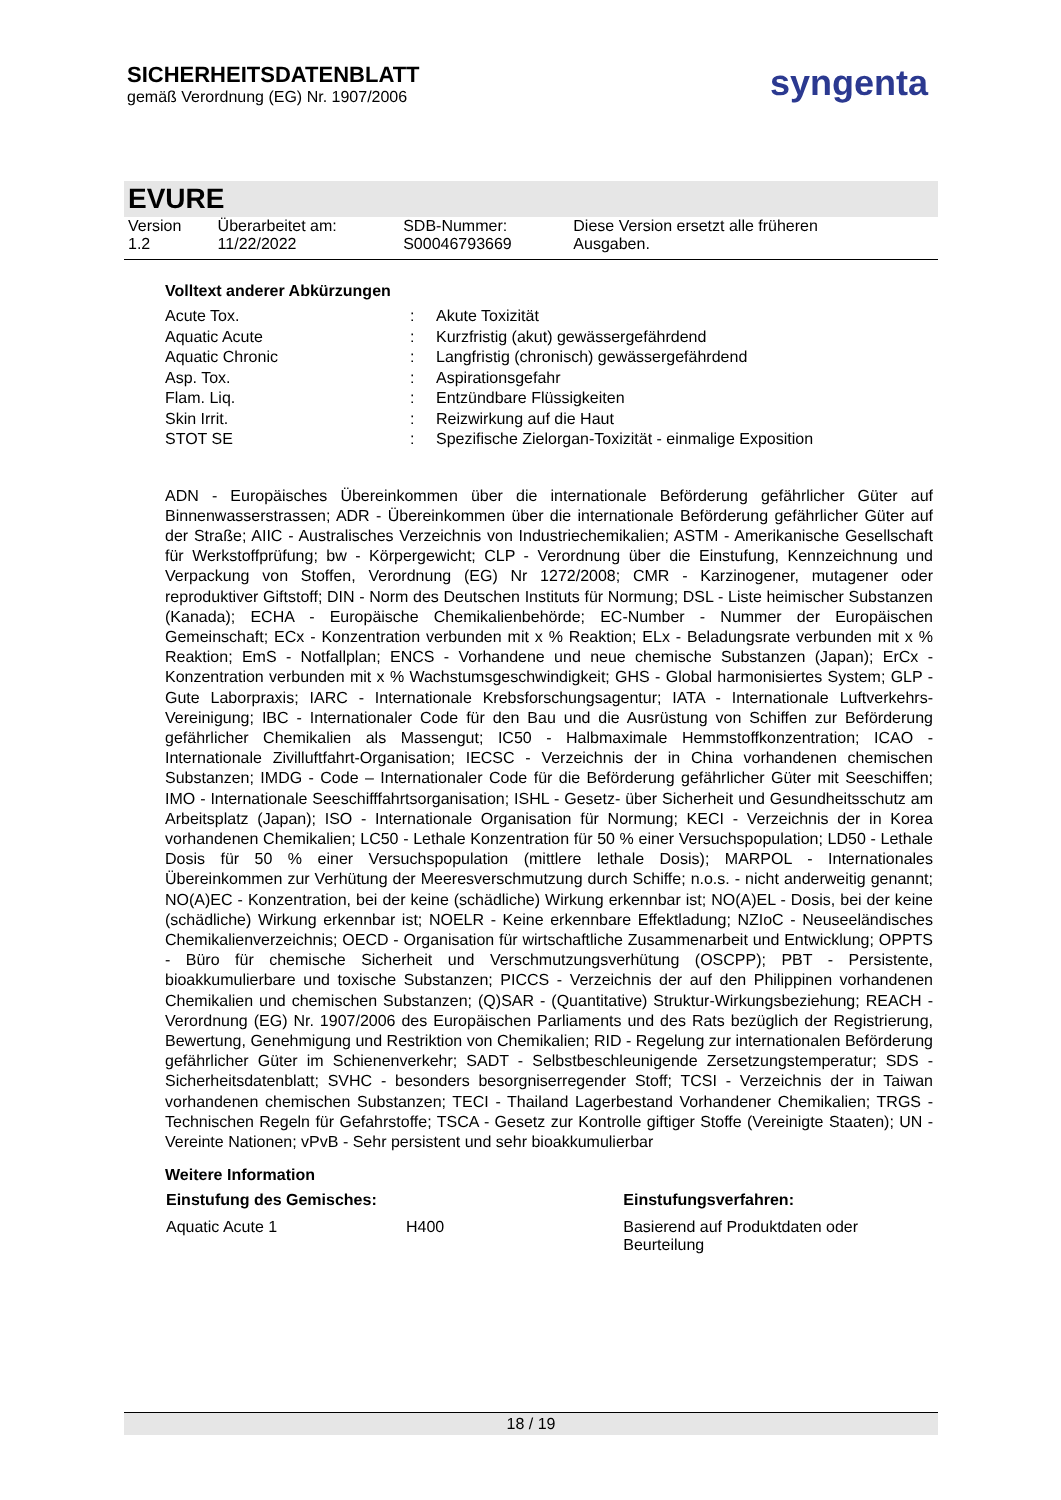SICHERHEITSDATENBLATT
gemäß Verordnung (EG) Nr. 1907/2006
syngenta
EVURE
| Version 1.2 | Überarbeitet am: 11/22/2022 | SDB-Nummer: S00046793669 | Diese Version ersetzt alle früheren Ausgaben. |
Volltext anderer Abkürzungen
| Acute Tox. | : | Akute Toxizität |
| Aquatic Acute | : | Kurzfristig (akut) gewässergefährdend |
| Aquatic Chronic | : | Langfristig (chronisch) gewässergefährdend |
| Asp. Tox. | : | Aspirationsgefahr |
| Flam. Liq. | : | Entzündbare Flüssigkeiten |
| Skin Irrit. | : | Reizwirkung auf die Haut |
| STOT SE | : | Spezifische Zielorgan-Toxizität - einmalige Exposition |
ADN - Europäisches Übereinkommen über die internationale Beförderung gefährlicher Güter auf Binnenwasserstrassen; ADR - Übereinkommen über die internationale Beförderung gefährlicher Güter auf der Straße; AIIC - Australisches Verzeichnis von Industriechemikalien; ASTM - Amerikanische Gesellschaft für Werkstoffprüfung; bw - Körpergewicht; CLP - Verordnung über die Einstufung, Kennzeichnung und Verpackung von Stoffen, Verordnung (EG) Nr 1272/2008; CMR - Karzinogener, mutagener oder reproduktiver Giftstoff; DIN - Norm des Deutschen Instituts für Normung; DSL - Liste heimischer Substanzen (Kanada); ECHA - Europäische Chemikalienbehörde; EC-Number - Nummer der Europäischen Gemeinschaft; ECx - Konzentration verbunden mit x % Reaktion; ELx - Beladungsrate verbunden mit x % Reaktion; EmS - Notfallplan; ENCS - Vorhandene und neue chemische Substanzen (Japan); ErCx - Konzentration verbunden mit x % Wachstumsgeschwindigkeit; GHS - Global harmonisiertes System; GLP - Gute Laborpraxis; IARC - Internationale Krebsforschungsagentur; IATA - Internationale Luftverkehrs-Vereinigung; IBC - Internationaler Code für den Bau und die Ausrüstung von Schiffen zur Beförderung gefährlicher Chemikalien als Massengut; IC50 - Halbmaximale Hemmstoffkonzentration; ICAO - Internationale Zivilluftfahrt-Organisation; IECSC - Verzeichnis der in China vorhandenen chemischen Substanzen; IMDG - Code – Internationaler Code für die Beförderung gefährlicher Güter mit Seeschiffen; IMO - Internationale Seeschifffahrtsorganisation; ISHL - Gesetz- über Sicherheit und Gesundheitsschutz am Arbeitsplatz (Japan); ISO - Internationale Organisation für Normung; KECI - Verzeichnis der in Korea vorhandenen Chemikalien; LC50 - Lethale Konzentration für 50 % einer Versuchspopulation; LD50 - Lethale Dosis für 50 % einer Versuchspopulation (mittlere lethale Dosis); MARPOL - Internationales Übereinkommen zur Verhütung der Meeresverschmutzung durch Schiffe; n.o.s. - nicht anderweitig genannt; NO(A)EC - Konzentration, bei der keine (schädliche) Wirkung erkennbar ist; NO(A)EL - Dosis, bei der keine (schädliche) Wirkung erkennbar ist; NOELR - Keine erkennbare Effektladung; NZIoC - Neuseeländisches Chemikalienverzeichnis; OECD - Organisation für wirtschaftliche Zusammenarbeit und Entwicklung; OPPTS - Büro für chemische Sicherheit und Verschmutzungsverhütung (OSCPP); PBT - Persistente, bioakkumulierbare und toxische Substanzen; PICCS - Verzeichnis der auf den Philippinen vorhandenen Chemikalien und chemischen Substanzen; (Q)SAR - (Quantitative) Struktur-Wirkungsbeziehung; REACH - Verordnung (EG) Nr. 1907/2006 des Europäischen Parliaments und des Rats bezüglich der Registrierung, Bewertung, Genehmigung und Restriktion von Chemikalien; RID - Regelung zur internationalen Beförderung gefährlicher Güter im Schienenverkehr; SADT - Selbstbeschleunigende Zersetzungstemperatur; SDS - Sicherheitsdatenblatt; SVHC - besonders besorgniserregender Stoff; TCSI - Verzeichnis der in Taiwan vorhandenen chemischen Substanzen; TECI - Thailand Lagerbestand Vorhandener Chemikalien; TRGS - Technischen Regeln für Gefahrstoffe; TSCA - Gesetz zur Kontrolle giftiger Stoffe (Vereinigte Staaten); UN - Vereinte Nationen; vPvB - Sehr persistent und sehr bioakkumulierbar
Weitere Information
| Einstufung des Gemisches: | | Einstufungsverfahren: |
| --- | --- | --- |
| Aquatic Acute 1 | H400 | Basierend auf Produktdaten oder Beurteilung |
18 / 19